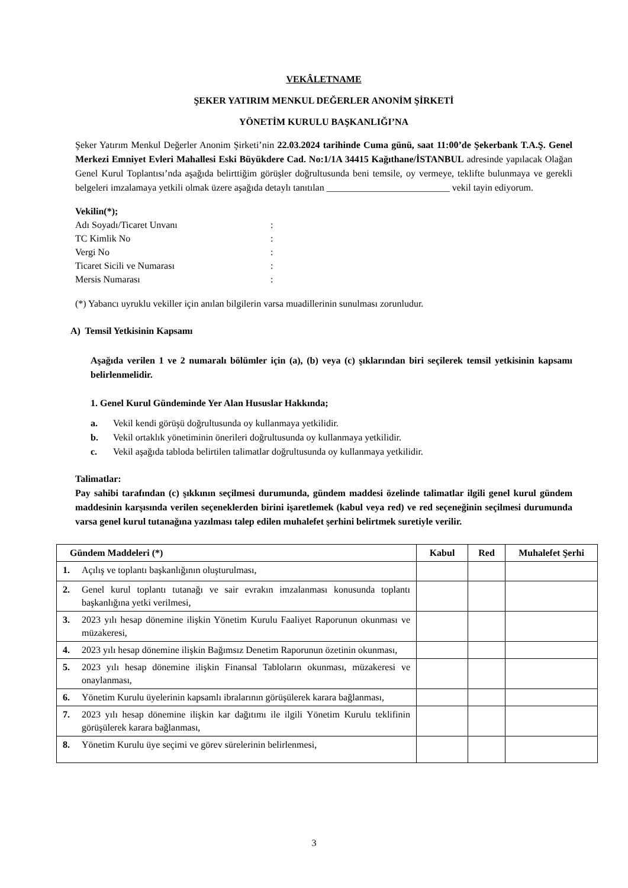VEKÂLETNAME
ŞEKER YATIRIM MENKUL DEĞERLER ANONİM ŞİRKETİ
YÖNETİM KURULU BAŞKANLIĞI’NA
Şeker Yatırım Menkul Değerler Anonim Şirketi’nin 22.03.2024 tarihinde Cuma günü, saat 11:00’de Şekerbank T.A.Ş. Genel Merkezi Emniyet Evleri Mahallesi Eski Büyükdere Cad. No:1/1A 34415 Kağıthane/İSTANBUL adresinde yapılacak Olağan Genel Kurul Toplantısı’nda aşağıda belirttiğim görüşler doğrultusunda beni temsile, oy vermeye, teklifte bulunmaya ve gerekli belgeleri imzalamaya yetkili olmak üzere aşağıda detaylı tanıtılan __________________________ vekil tayin ediyorum.
Vekilin(*);
Adı Soyadı/Ticaret Unvanı:
TC Kimlik No:
Vergi No:
Ticaret Sicili ve Numarası:
Mersis Numarası:
(*) Yabancı uyruklu vekiller için anılan bilgilerin varsa muadillerinin sunulması zorunludur.
A) Temsil Yetkisinin Kapsamı
Aşağıda verilen 1 ve 2 numaralı bölümler için (a), (b) veya (c) şıklarından biri seçilerek temsil yetkisinin kapsamı belirlenmelidir.
1. Genel Kurul Gündeminde Yer Alan Hususlar Hakkında;
a. Vekil kendi görüşü doğrultusunda oy kullanmaya yetkilidir.
b. Vekil ortaklık yönetiminin önerileri doğrultusunda oy kullanmaya yetkilidir.
c. Vekil aşağıda tabloda belirtilen talimatlar doğrultusunda oy kullanmaya yetkilidir.
Talimatlar:
Pay sahibi tarafından (c) şıkkının seçilmesi durumunda, gündem maddesi özelinde talimatlar ilgili genel kurul gündem maddesinin karşısında verilen seçeneklerden birini işaretlemek (kabul veya red) ve red seçeneğinin seçilmesi durumunda varsa genel kurul tutanağına yazılması talep edilen muhalefet şerhini belirtmek suretiyle verilir.
| Gündem Maddeleri (*) | Kabul | Red | Muhalefet Şerhi |
| --- | --- | --- | --- |
| 1. Açılış ve toplantı başkanlığının oluşturulması, | | | |
| 2. Genel kurul toplantı tutanağı ve sair evrakın imzalanması konusunda toplantı başkanlığına yetki verilmesi, | | | |
| 3. 2023 yılı hesap dönemine ilişkin Yönetim Kurulu Faaliyet Raporunun okunması ve müzakeresi, | | | |
| 4. 2023 yılı hesap dönemine ilişkin Bağımsız Denetim Raporunun özetinin okunması, | | | |
| 5. 2023 yılı hesap dönemine ilişkin Finansal Tabloların okunması, müzakeresi ve onaylanması, | | | |
| 6. Yönetim Kurulu üyelerinin kapsamlı ibralarının görüşülerek karara bağlanması, | | | |
| 7. 2023 yılı hesap dönemine ilişkin kar dağıtımı ile ilgili Yönetim Kurulu teklifinin görüşülerek karara bağlanması, | | | |
| 8. Yönetim Kurulu üye seçimi ve görev sürelerinin belirlenmesi, | | | |
3